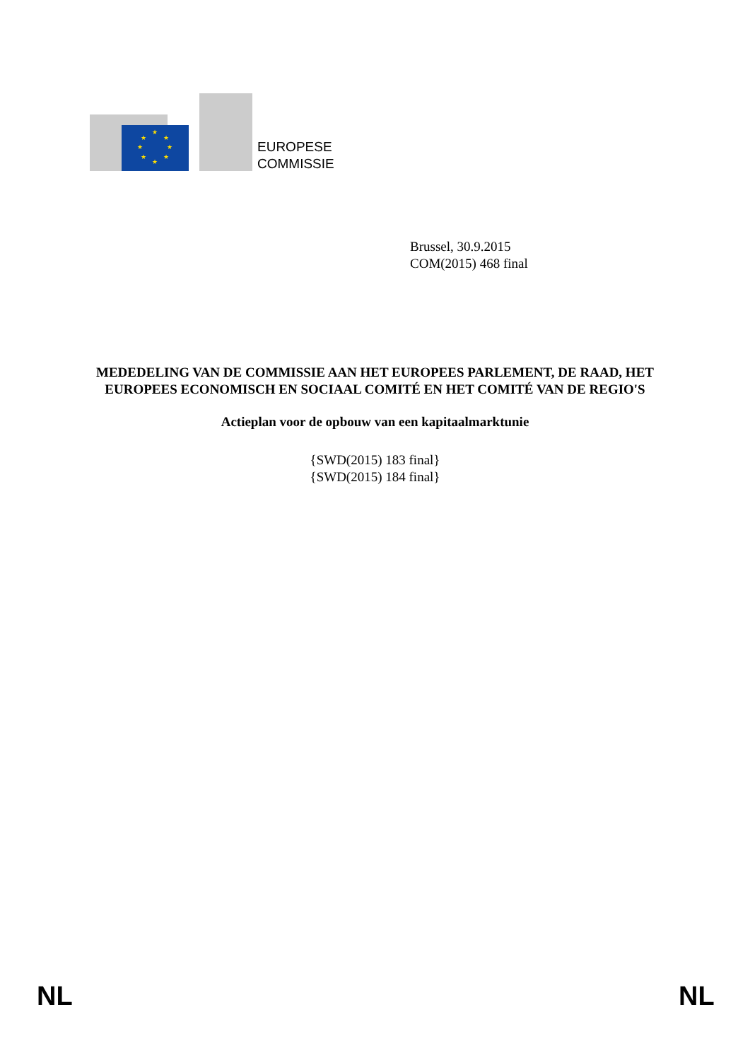★
★
★
★
★
★
★
★
EUROPESE
COMMISSIE
Brussel, 30.9.2015
COM(2015) 468 final
MEDEDELING VAN DE COMMISSIE AAN HET EUROPEES PARLEMENT, DE RAAD, HET EUROPEES ECONOMISCH EN SOCIAAL COMITÉ EN HET COMITÉ VAN DE REGIO'S
Actieplan voor de opbouw van een kapitaalmarktunie
{SWD(2015) 183 final}
{SWD(2015) 184 final}
NL NL